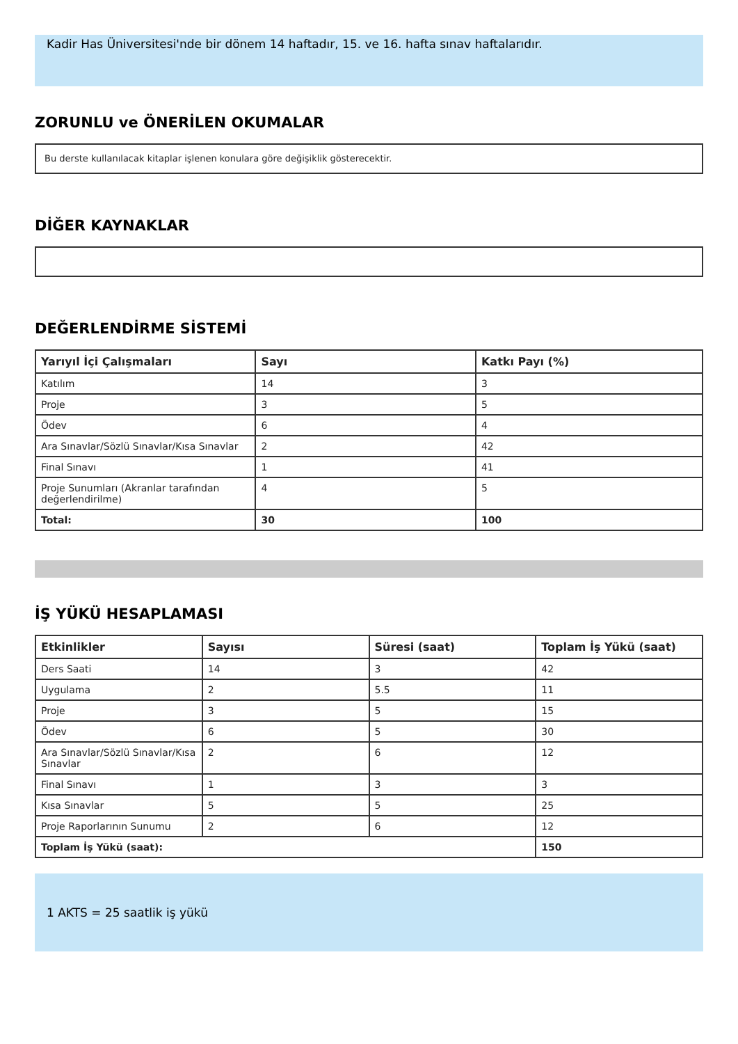Kadir Has Üniversitesi'nde bir dönem 14 haftadır, 15. ve 16. hafta sınav haftalarıdır.
ZORUNLU ve ÖNERİLEN OKUMALAR
Bu derste kullanılacak kitaplar işlenen konulara göre değişiklik gösterecektir.
DİĞER KAYNAKLAR
DEĞERLENDİRME SİSTEMİ
| Yarıyıl İçi Çalışmaları | Sayı | Katkı Payı (%) |
| --- | --- | --- |
| Katılım | 14 | 3 |
| Proje | 3 | 5 |
| Ödev | 6 | 4 |
| Ara Sınavlar/Sözlü Sınavlar/Kısa Sınavlar | 2 | 42 |
| Final Sınavı | 1 | 41 |
| Proje Sunumları (Akranlar tarafından değerlendirilme) | 4 | 5 |
| Total: | 30 | 100 |
İŞ YÜKÜ HESAPLAMASI
| Etkinlikler | Sayısı | Süresi (saat) | Toplam İş Yükü (saat) |
| --- | --- | --- | --- |
| Ders Saati | 14 | 3 | 42 |
| Uygulama | 2 | 5.5 | 11 |
| Proje | 3 | 5 | 15 |
| Ödev | 6 | 5 | 30 |
| Ara Sınavlar/Sözlü Sınavlar/Kısa Sınavlar | 2 | 6 | 12 |
| Final Sınavı | 1 | 3 | 3 |
| Kısa Sınavlar | 5 | 5 | 25 |
| Proje Raporlarının Sunumu | 2 | 6 | 12 |
| Toplam İş Yükü (saat): | | | 150 |
1 AKTS = 25 saatlik iş yükü